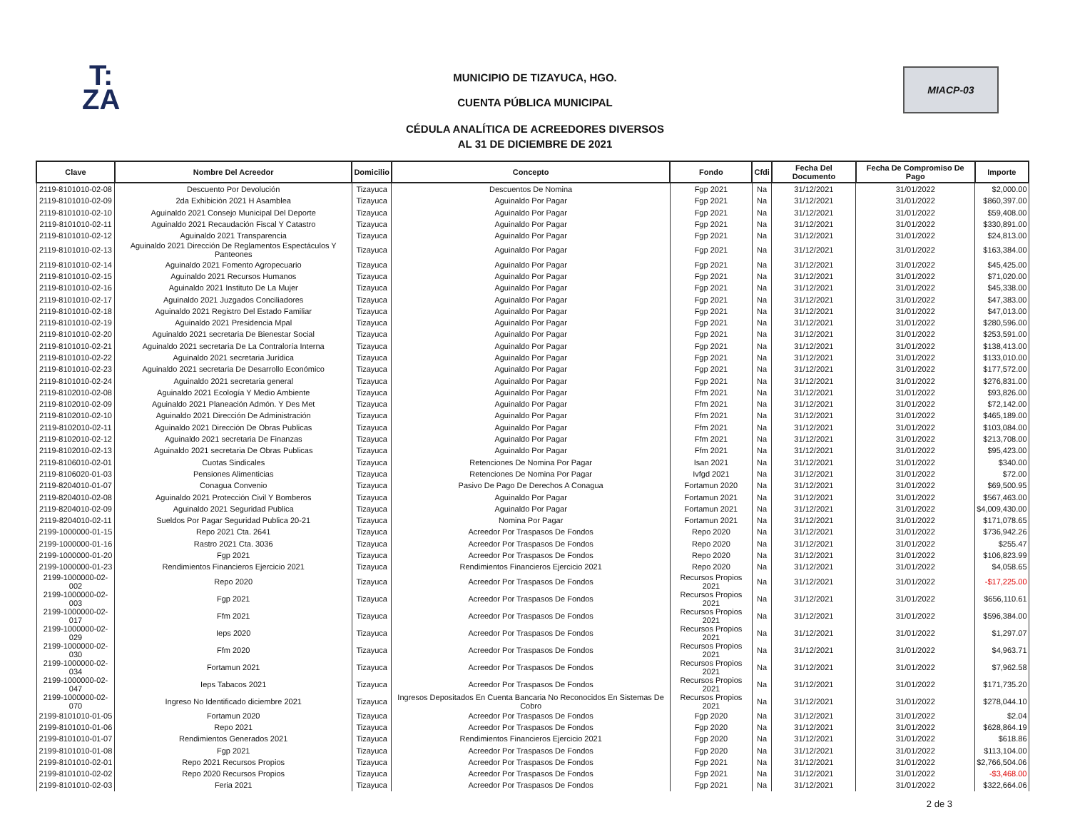T:
ZA
MIACP-03
MUNICIPIO DE TIZAYUCA, HGO.
CUENTA PÚBLICA MUNICIPAL
CÉDULA ANALÍTICA DE ACREEDORES DIVERSOS
AL 31 DE DICIEMBRE DE 2021
| Clave | Nombre Del Acreedor | Domicilio | Concepto | Fondo | Cfdi | Fecha Del Documento | Fecha De Compromiso De Pago | Importe |
| --- | --- | --- | --- | --- | --- | --- | --- | --- |
| 2119-8101010-02-08 | Descuento Por Devolución | Tizayuca | Descuentos De Nomina | Fgp 2021 | Na | 31/12/2021 | 31/01/2022 | $2,000.00 |
| 2119-8101010-02-09 | 2da Exhibición 2021 H Asamblea | Tizayuca | Aguinaldo Por Pagar | Fgp 2021 | Na | 31/12/2021 | 31/01/2022 | $860,397.00 |
| 2119-8101010-02-10 | Aguinaldo 2021 Consejo Municipal Del Deporte | Tizayuca | Aguinaldo Por Pagar | Fgp 2021 | Na | 31/12/2021 | 31/01/2022 | $59,408.00 |
| 2119-8101010-02-11 | Aguinaldo 2021 Recaudación Fiscal Y Catastro | Tizayuca | Aguinaldo Por Pagar | Fgp 2021 | Na | 31/12/2021 | 31/01/2022 | $330,891.00 |
| 2119-8101010-02-12 | Aguinaldo 2021 Transparencia | Tizayuca | Aguinaldo Por Pagar | Fgp 2021 | Na | 31/12/2021 | 31/01/2022 | $24,813.00 |
| 2119-8101010-02-13 | Aguinaldo 2021 Dirección De Reglamentos Espectáculos Y Panteones | Tizayuca | Aguinaldo Por Pagar | Fgp 2021 | Na | 31/12/2021 | 31/01/2022 | $163,384.00 |
| 2119-8101010-02-14 | Aguinaldo 2021 Fomento Agropecuario | Tizayuca | Aguinaldo Por Pagar | Fgp 2021 | Na | 31/12/2021 | 31/01/2022 | $45,425.00 |
| 2119-8101010-02-15 | Aguinaldo 2021 Recursos Humanos | Tizayuca | Aguinaldo Por Pagar | Fgp 2021 | Na | 31/12/2021 | 31/01/2022 | $71,020.00 |
| 2119-8101010-02-16 | Aguinaldo 2021 Instituto De La Mujer | Tizayuca | Aguinaldo Por Pagar | Fgp 2021 | Na | 31/12/2021 | 31/01/2022 | $45,338.00 |
| 2119-8101010-02-17 | Aguinaldo 2021 Juzgados Conciliadores | Tizayuca | Aguinaldo Por Pagar | Fgp 2021 | Na | 31/12/2021 | 31/01/2022 | $47,383.00 |
| 2119-8101010-02-18 | Aguinaldo 2021 Registro Del Estado Familiar | Tizayuca | Aguinaldo Por Pagar | Fgp 2021 | Na | 31/12/2021 | 31/01/2022 | $47,013.00 |
| 2119-8101010-02-19 | Aguinaldo 2021 Presidencia Mpal | Tizayuca | Aguinaldo Por Pagar | Fgp 2021 | Na | 31/12/2021 | 31/01/2022 | $280,596.00 |
| 2119-8101010-02-20 | Aguinaldo 2021 secretaria De Bienestar Social | Tizayuca | Aguinaldo Por Pagar | Fgp 2021 | Na | 31/12/2021 | 31/01/2022 | $253,591.00 |
| 2119-8101010-02-21 | Aguinaldo 2021 secretaria De La Contraloría Interna | Tizayuca | Aguinaldo Por Pagar | Fgp 2021 | Na | 31/12/2021 | 31/01/2022 | $138,413.00 |
| 2119-8101010-02-22 | Aguinaldo 2021 secretaria Jurídica | Tizayuca | Aguinaldo Por Pagar | Fgp 2021 | Na | 31/12/2021 | 31/01/2022 | $133,010.00 |
| 2119-8101010-02-23 | Aguinaldo 2021 secretaria De Desarrollo Económico | Tizayuca | Aguinaldo Por Pagar | Fgp 2021 | Na | 31/12/2021 | 31/01/2022 | $177,572.00 |
| 2119-8101010-02-24 | Aguinaldo 2021 secretaria general | Tizayuca | Aguinaldo Por Pagar | Fgp 2021 | Na | 31/12/2021 | 31/01/2022 | $276,831.00 |
| 2119-8102010-02-08 | Aguinaldo 2021 Ecología Y Medio Ambiente | Tizayuca | Aguinaldo Por Pagar | Ffm 2021 | Na | 31/12/2021 | 31/01/2022 | $93,826.00 |
| 2119-8102010-02-09 | Aguinaldo 2021 Planeación Admón. Y Des Met | Tizayuca | Aguinaldo Por Pagar | Ffm 2021 | Na | 31/12/2021 | 31/01/2022 | $72,142.00 |
| 2119-8102010-02-10 | Aguinaldo 2021 Dirección De Administración | Tizayuca | Aguinaldo Por Pagar | Ffm 2021 | Na | 31/12/2021 | 31/01/2022 | $465,189.00 |
| 2119-8102010-02-11 | Aguinaldo 2021 Dirección De Obras Publicas | Tizayuca | Aguinaldo Por Pagar | Ffm 2021 | Na | 31/12/2021 | 31/01/2022 | $103,084.00 |
| 2119-8102010-02-12 | Aguinaldo 2021 secretaria De Finanzas | Tizayuca | Aguinaldo Por Pagar | Ffm 2021 | Na | 31/12/2021 | 31/01/2022 | $213,708.00 |
| 2119-8102010-02-13 | Aguinaldo 2021 secretaria De Obras Publicas | Tizayuca | Aguinaldo Por Pagar | Ffm 2021 | Na | 31/12/2021 | 31/01/2022 | $95,423.00 |
| 2119-8106010-02-01 | Cuotas Sindicales | Tizayuca | Retenciones De Nomina Por Pagar | Isan 2021 | Na | 31/12/2021 | 31/01/2022 | $340.00 |
| 2119-8106020-01-03 | Pensiones Alimenticias | Tizayuca | Retenciones De Nomina Por Pagar | Ivfgd 2021 | Na | 31/12/2021 | 31/01/2022 | $72.00 |
| 2119-8204010-01-07 | Conagua Convenio | Tizayuca | Pasivo De Pago De Derechos A Conagua | Fortamun 2020 | Na | 31/12/2021 | 31/01/2022 | $69,500.95 |
| 2119-8204010-02-08 | Aguinaldo 2021 Protección Civil Y Bomberos | Tizayuca | Aguinaldo Por Pagar | Fortamun 2021 | Na | 31/12/2021 | 31/01/2022 | $567,463.00 |
| 2119-8204010-02-09 | Aguinaldo 2021 Seguridad Publica | Tizayuca | Aguinaldo Por Pagar | Fortamun 2021 | Na | 31/12/2021 | 31/01/2022 | $4,009,430.00 |
| 2119-8204010-02-11 | Sueldos Por Pagar Seguridad Publica 20-21 | Tizayuca | Nomina Por Pagar | Fortamun 2021 | Na | 31/12/2021 | 31/01/2022 | $171,078.65 |
| 2199-1000000-01-15 | Repo 2021 Cta. 2641 | Tizayuca | Acreedor Por Traspasos De Fondos | Repo 2020 | Na | 31/12/2021 | 31/01/2022 | $736,942.26 |
| 2199-1000000-01-16 | Rastro 2021 Cta. 3036 | Tizayuca | Acreedor Por Traspasos De Fondos | Repo 2020 | Na | 31/12/2021 | 31/01/2022 | $255.47 |
| 2199-1000000-01-20 | Fgp 2021 | Tizayuca | Acreedor Por Traspasos De Fondos | Repo 2020 | Na | 31/12/2021 | 31/01/2022 | $106,823.99 |
| 2199-1000000-01-23 | Rendimientos Financieros Ejercicio 2021 | Tizayuca | Rendimientos Financieros Ejercicio 2021 | Repo 2020 | Na | 31/12/2021 | 31/01/2022 | $4,058.65 |
| 2199-1000000-02-002 | Repo 2020 | Tizayuca | Acreedor Por Traspasos De Fondos | Recursos Propios 2021 | Na | 31/12/2021 | 31/01/2022 | -$17,225.00 |
| 2199-1000000-02-003 | Fgp 2021 | Tizayuca | Acreedor Por Traspasos De Fondos | Recursos Propios 2021 | Na | 31/12/2021 | 31/01/2022 | $656,110.61 |
| 2199-1000000-02-017 | Ffm 2021 | Tizayuca | Acreedor Por Traspasos De Fondos | Recursos Propios 2021 | Na | 31/12/2021 | 31/01/2022 | $596,384.00 |
| 2199-1000000-02-029 | Ieps 2020 | Tizayuca | Acreedor Por Traspasos De Fondos | Recursos Propios 2021 | Na | 31/12/2021 | 31/01/2022 | $1,297.07 |
| 2199-1000000-02-030 | Ffm 2020 | Tizayuca | Acreedor Por Traspasos De Fondos | Recursos Propios 2021 | Na | 31/12/2021 | 31/01/2022 | $4,963.71 |
| 2199-1000000-02-034 | Fortamun 2021 | Tizayuca | Acreedor Por Traspasos De Fondos | Recursos Propios 2021 | Na | 31/12/2021 | 31/01/2022 | $7,962.58 |
| 2199-1000000-02-047 | Ieps Tabacos 2021 | Tizayuca | Acreedor Por Traspasos De Fondos | Recursos Propios 2021 | Na | 31/12/2021 | 31/01/2022 | $171,735.20 |
| 2199-1000000-02-070 | Ingreso No Identificado diciembre 2021 | Tizayuca | Ingresos Depositados En Cuenta Bancaria No Reconocidos En Sistemas De Cobro | Recursos Propios 2021 | Na | 31/12/2021 | 31/01/2022 | $278,044.10 |
| 2199-8101010-01-05 | Fortamun 2020 | Tizayuca | Acreedor Por Traspasos De Fondos | Fgp 2020 | Na | 31/12/2021 | 31/01/2022 | $2.04 |
| 2199-8101010-01-06 | Repo 2021 | Tizayuca | Acreedor Por Traspasos De Fondos | Fgp 2020 | Na | 31/12/2021 | 31/01/2022 | $628,864.19 |
| 2199-8101010-01-07 | Rendimientos Generados 2021 | Tizayuca | Rendimientos Financieros Ejercicio 2021 | Fgp 2020 | Na | 31/12/2021 | 31/01/2022 | $618.86 |
| 2199-8101010-01-08 | Fgp 2021 | Tizayuca | Acreedor Por Traspasos De Fondos | Fgp 2020 | Na | 31/12/2021 | 31/01/2022 | $113,104.00 |
| 2199-8101010-02-01 | Repo 2021 Recursos Propios | Tizayuca | Acreedor Por Traspasos De Fondos | Fgp 2021 | Na | 31/12/2021 | 31/01/2022 | $2,766,504.06 |
| 2199-8101010-02-02 | Repo 2020 Recursos Propios | Tizayuca | Acreedor Por Traspasos De Fondos | Fgp 2021 | Na | 31/12/2021 | 31/01/2022 | -$3,468.00 |
| 2199-8101010-02-03 | Feria 2021 | Tizayuca | Acreedor Por Traspasos De Fondos | Fgp 2021 | Na | 31/12/2021 | 31/01/2022 | $322,664.06 |
2 de 3